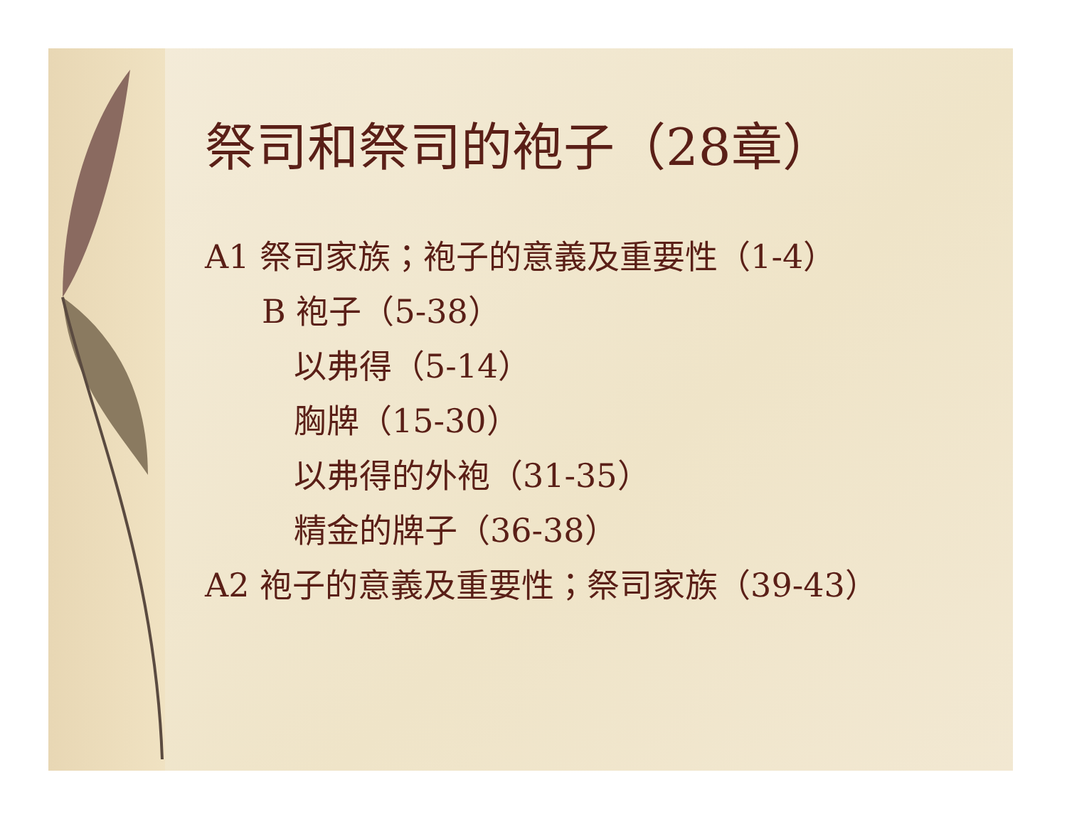祭司和祭司的袍子（28章）
A1 祭司家族；袍子的意義及重要性（1-4）
B 袍子（5-38）
以弗得（5-14）
胸牌（15-30）
以弗得的外袍（31-35）
精金的牌子（36-38）
A2 袍子的意義及重要性；祭司家族（39-43）